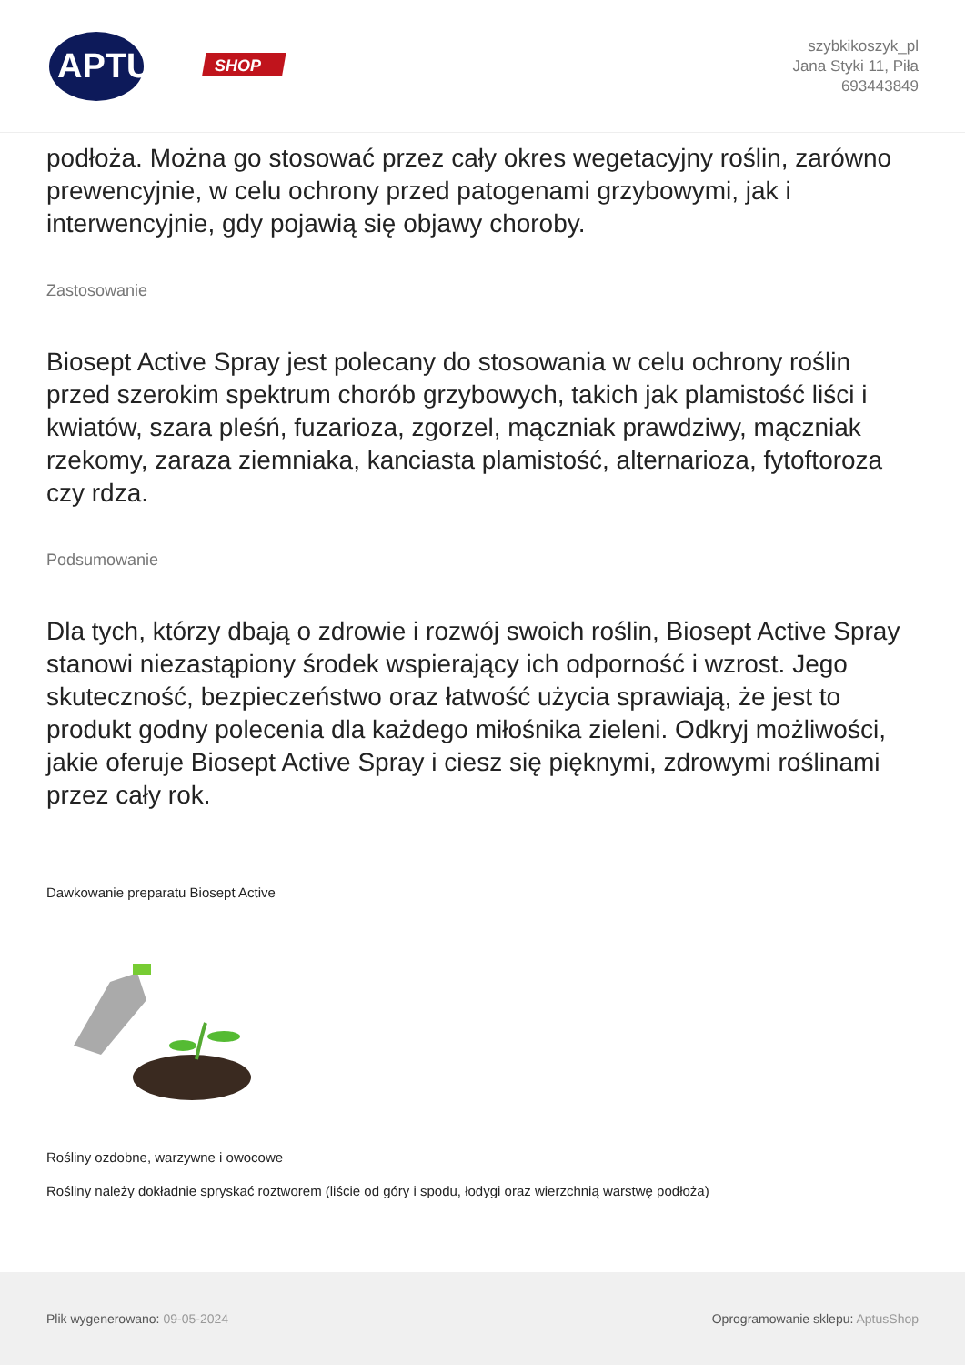APTUS
SHOP
szybkikoszyk_pl
Jana Styki 11, Piła
693443849
podłoża. Można go stosować przez cały okres wegetacyjny roślin, zarówno prewencyjnie, w celu ochrony przed patogenami grzybowymi, jak i interwencyjnie, gdy pojawią się objawy choroby.
Zastosowanie
Biosept Active Spray jest polecany do stosowania w celu ochrony roślin przed szerokim spektrum chorób grzybowych, takich jak plamistość liści i kwiatów, szara pleśń, fuzarioza, zgorzel, mączniak prawdziwy, mączniak rzekomy, zaraza ziemniaka, kanciasta plamistość, alternarioza, fytoftoroza czy rdza.
Podsumowanie
Dla tych, którzy dbają o zdrowie i rozwój swoich roślin, Biosept Active Spray stanowi niezastąpiony środek wspierający ich odporność i wzrost. Jego skuteczność, bezpieczeństwo oraz łatwość użycia sprawiają, że jest to produkt godny polecenia dla każdego miłośnika zieleni. Odkryj możliwości, jakie oferuje Biosept Active Spray i ciesz się pięknymi, zdrowymi roślinami przez cały rok.
Dawkowanie preparatu Biosept Active
Rośliny ozdobne, warzywne i owocowe
Rośliny należy dokładnie spryskać roztworem (liście od góry i spodu, łodygi oraz wierzchnią warstwę podłoża)
Plik wygenerowano: 09-05-2024
Oprogramowanie sklepu: AptusShop